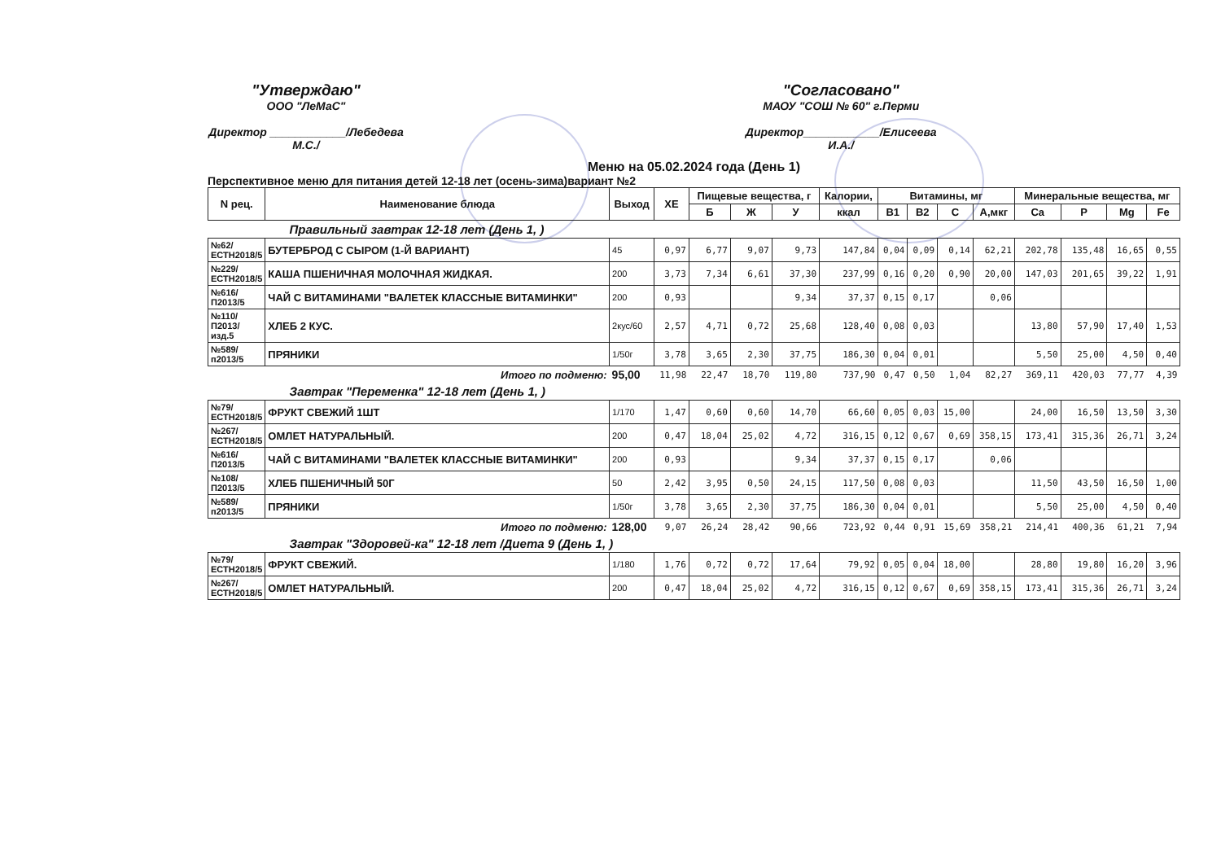"Утверждаю"
ООО "ЛеМаС"
Директор ____________/Лебедева М.С./
"Согласовано"
МАОУ "СОШ № 60" г.Перми
Директор____________/Елисеева И.А./
Меню на 05.02.2024 года (День 1)
Перспективное меню для питания детей 12-18 лет (осень-зима)вариант №2
| N рец. | Наименование блюда | Выход | ХЕ | Пищевые вещества, г | | | Калории, | Витамины, мг | | | | Минеральные вещества, мг | | | |
| --- | --- | --- | --- | --- | --- | --- | --- | --- | --- | --- | --- | --- | --- | --- | --- |
| | | | | Б | Ж | У | ккал | В1 | В2 | С | А,мкг | Ca | P | Mg | Fe |
| Правильный завтрак 12-18 лет (День 1, ) | | | | | | | | | | | | | | | |
| №62/ЕСТН2018/5 | БУТЕРБРОД С СЫРОМ (1-Й ВАРИАНТ) | 45 | 0,97 | 6,77 | 9,07 | 9,73 | 147,84 | 0,04 | 0,09 | 0,14 | 62,21 | 202,78 | 135,48 | 16,65 | 0,55 |
| №229/ЕСТН2018/5 | КАША ПШЕНИЧНАЯ МОЛОЧНАЯ ЖИДКАЯ. | 200 | 3,73 | 7,34 | 6,61 | 37,30 | 237,99 | 0,16 | 0,20 | 0,90 | 20,00 | 147,03 | 201,65 | 39,22 | 1,91 |
| №616/П2013/5 | ЧАЙ С ВИТАМИНАМИ "ВАЛЕТЕК КЛАССНЫЕ ВИТАМИНКИ" | 200 | 0,93 | | | 9,34 | 37,37 | 0,15 | 0,17 | | 0,06 | | | | |
| №110/П2013/изд.5 | ХЛЕБ 2 КУС. | 2кус/60 | 2,57 | 4,71 | 0,72 | 25,68 | 128,40 | 0,08 | 0,03 | | | 13,80 | 57,90 | 17,40 | 1,53 |
| №589/п2013/5 | ПРЯНИКИ | 1/50г | 3,78 | 3,65 | 2,30 | 37,75 | 186,30 | 0,04 | 0,01 | | | 5,50 | 25,00 | 4,50 | 0,40 |
| | Итого по подменю: | 95,00 | 11,98 | 22,47 | 18,70 | 119,80 | 737,90 | 0,47 | 0,50 | 1,04 | 82,27 | 369,11 | 420,03 | 77,77 | 4,39 |
| Завтрак "Переменка" 12-18 лет (День 1, ) | | | | | | | | | | | | | | | |
| №79/ЕСТН2018/5 | ФРУКТ СВЕЖИЙ 1ШТ | 1/170 | 1,47 | 0,60 | 0,60 | 14,70 | 66,60 | 0,05 | 0,03 | 15,00 | | 24,00 | 16,50 | 13,50 | 3,30 |
| №267/ЕСТН2018/5 | ОМЛЕТ НАТУРАЛЬНЫЙ. | 200 | 0,47 | 18,04 | 25,02 | 4,72 | 316,15 | 0,12 | 0,67 | 0,69 | 358,15 | 173,41 | 315,36 | 26,71 | 3,24 |
| №616/П2013/5 | ЧАЙ С ВИТАМИНАМИ "ВАЛЕТЕК КЛАССНЫЕ ВИТАМИНКИ" | 200 | 0,93 | | | 9,34 | 37,37 | 0,15 | 0,17 | | 0,06 | | | | |
| №108/П2013/5 | ХЛЕБ ПШЕНИЧНЫЙ 50Г | 50 | 2,42 | 3,95 | 0,50 | 24,15 | 117,50 | 0,08 | 0,03 | | | 11,50 | 43,50 | 16,50 | 1,00 |
| №589/п2013/5 | ПРЯНИКИ | 1/50г | 3,78 | 3,65 | 2,30 | 37,75 | 186,30 | 0,04 | 0,01 | | | 5,50 | 25,00 | 4,50 | 0,40 |
| | Итого по подменю: | 128,00 | 9,07 | 26,24 | 28,42 | 90,66 | 723,92 | 0,44 | 0,91 | 15,69 | 358,21 | 214,41 | 400,36 | 61,21 | 7,94 |
| Завтрак "Здоровей-ка" 12-18 лет /Диета 9 (День 1, ) | | | | | | | | | | | | | | | |
| №79/ЕСТН2018/5 | ФРУКТ СВЕЖИЙ. | 1/180 | 1,76 | 0,72 | 0,72 | 17,64 | 79,92 | 0,05 | 0,04 | 18,00 | | 28,80 | 19,80 | 16,20 | 3,96 |
| №267/ЕСТН2018/5 | ОМЛЕТ НАТУРАЛЬНЫЙ. | 200 | 0,47 | 18,04 | 25,02 | 4,72 | 316,15 | 0,12 | 0,67 | 0,69 | 358,15 | 173,41 | 315,36 | 26,71 | 3,24 |